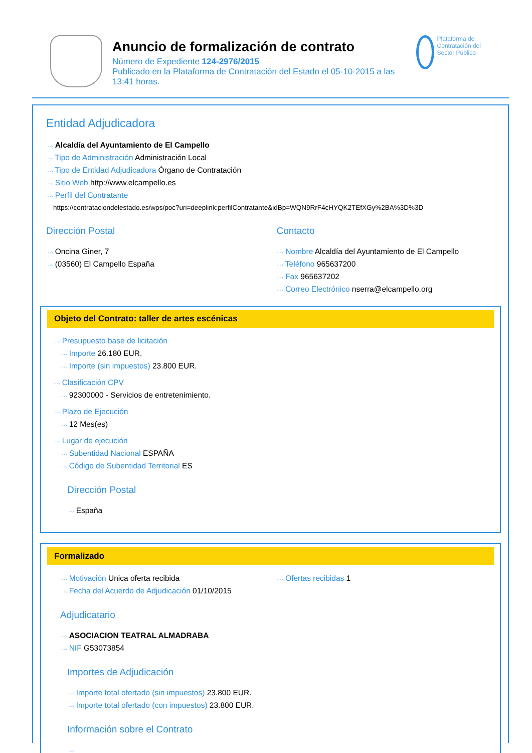Anuncio de formalización de contrato
Número de Expediente 124-2976/2015
Publicado en la Plataforma de Contratación del Estado el 05-10-2015 a las 13:41 horas.
Plataforma de Contratación del Sector Público
Entidad Adjudicadora
···› Alcaldía del Ayuntamiento de El Campello
···› Tipo de Administración Administración Local
···› Tipo de Entidad Adjudicadora Órgano de Contratación
···› Sitio Web http://www.elcampello.es
···› Perfil del Contratante
https://contrataciondelestado.es/wps/poc?uri=deeplink:perfilContratante&idBp=WQN9RrF4cHYQK2TEfXGy%2BA%3D%3D
Dirección Postal
···› Oncina Giner, 7
···› (03560) El Campello España
Contacto
···› Nombre Alcaldía del Ayuntamiento de El Campello
···› Teléfono 965637200
···› Fax 965637202
···› Correo Electrónico nserra@elcampello.org
Objeto del Contrato: taller de artes escénicas
···› Presupuesto base de licitación
···› Importe 26.180 EUR.
···› Importe (sin impuestos) 23.800 EUR.
···› Clasificación CPV
···› 92300000 - Servicios de entretenimiento.
···› Plazo de Ejecución
···› 12 Mes(es)
···› Lugar de ejecución
···› Subentidad Nacional ESPAÑA
···› Código de Subentidad Territorial ES
Dirección Postal
···› España
Formalizado
···› Motivación Unica oferta recibida
···› Fecha del Acuerdo de Adjudicación 01/10/2015
···› Ofertas recibidas 1
Adjudicatario
···› ASOCIACION TEATRAL ALMADRABA
···› NIF G53073854
Importes de Adjudicación
···› Importe total ofertado (sin impuestos) 23.800 EUR.
···› Importe total ofertado (con impuestos) 23.800 EUR.
Información sobre el Contrato
···›